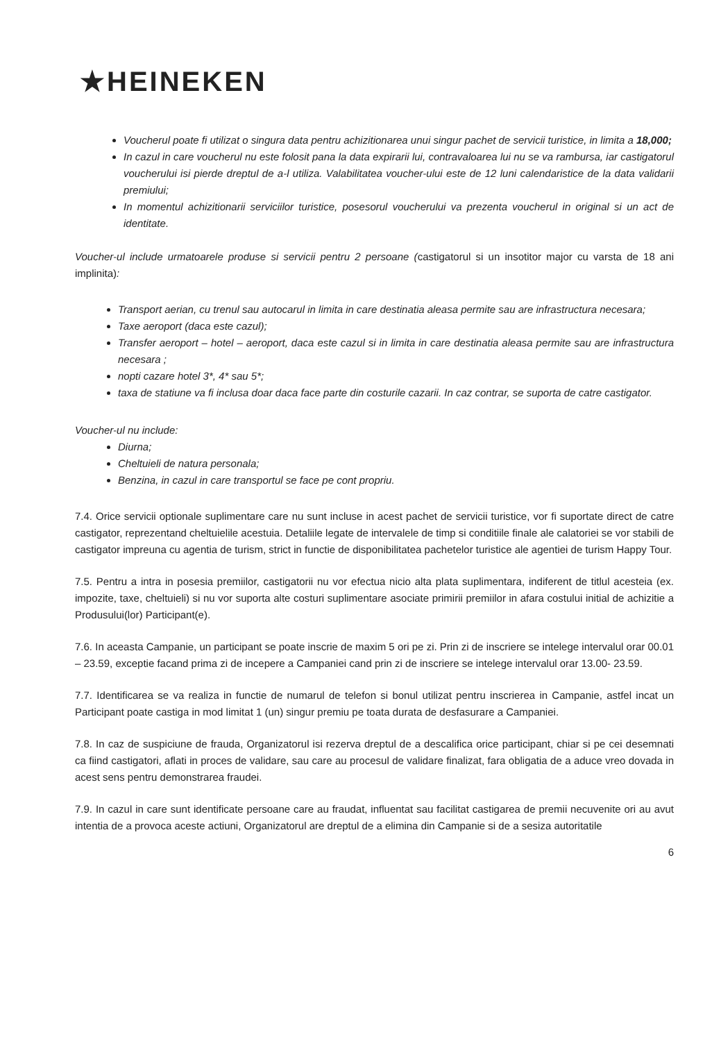★HEINEKEN
Voucherul poate fi utilizat o singura data pentru achizitionarea unui singur pachet de servicii turistice, in limita a 18,000;
In cazul in care voucherul nu este folosit pana la data expirarii lui, contravaloarea lui nu se va rambursa, iar castigatorul voucherului isi pierde dreptul de a-l utiliza. Valabilitatea voucher-ului este de 12 luni calendaristice de la data validarii premiului;
In momentul achizitionarii serviciilor turistice, posesorul voucherului va prezenta voucherul in original si un act de identitate.
Voucher-ul include urmatoarele produse si servicii pentru 2 persoane (castigatorul si un insotitor major cu varsta de 18 ani implinita):
Transport aerian, cu trenul sau autocarul in limita in care destinatia aleasa permite sau are infrastructura necesara;
Taxe aeroport (daca este cazul);
Transfer aeroport – hotel – aeroport, daca este cazul si in limita in care destinatia aleasa permite sau are infrastructura necesara ;
nopti cazare hotel 3*, 4* sau 5*;
taxa de statiune va fi inclusa doar daca face parte din costurile cazarii. In caz contrar, se suporta de catre castigator.
Voucher-ul nu include:
Diurna;
Cheltuieli de natura personala;
Benzina, in cazul in care transportul se face pe cont propriu.
7.4. Orice servicii optionale suplimentare care nu sunt incluse in acest pachet de servicii turistice, vor fi suportate direct de catre castigator, reprezentand cheltuielile acestuia. Detaliile legate de intervalele de timp si conditiile finale ale calatoriei se vor stabili de castigator impreuna cu agentia de turism, strict in functie de disponibilitatea pachetelor turistice ale agentiei de turism Happy Tour.
7.5. Pentru a intra in posesia premiilor, castigatorii nu vor efectua nicio alta plata suplimentara, indiferent de titlul acesteia (ex. impozite, taxe, cheltuieli) si nu vor suporta alte costuri suplimentare asociate primirii premiilor in afara costului initial de achizitie a Produsului(lor) Participant(e).
7.6. In aceasta Campanie, un participant se poate inscrie de maxim 5 ori pe zi. Prin zi de inscriere se intelege intervalul orar 00.01 – 23.59, exceptie facand prima zi de incepere a Campaniei cand prin zi de inscriere se intelege intervalul orar 13.00- 23.59.
7.7. Identificarea se va realiza in functie de numarul de telefon si bonul utilizat pentru inscrierea in Campanie, astfel incat un Participant poate castiga in mod limitat 1 (un) singur premiu pe toata durata de desfasurare a Campaniei.
7.8. In caz de suspiciune de frauda, Organizatorul isi rezerva dreptul de a descalifica orice participant, chiar si pe cei desemnati ca fiind castigatori, aflati in proces de validare, sau care au procesul de validare finalizat, fara obligatia de a aduce vreo dovada in acest sens pentru demonstrarea fraudei.
7.9. In cazul in care sunt identificate persoane care au fraudat, influentat sau facilitat castigarea de premii necuvenite ori au avut intentia de a provoca aceste actiuni, Organizatorul are dreptul de a elimina din Campanie si de a sesiza autoritatile
6